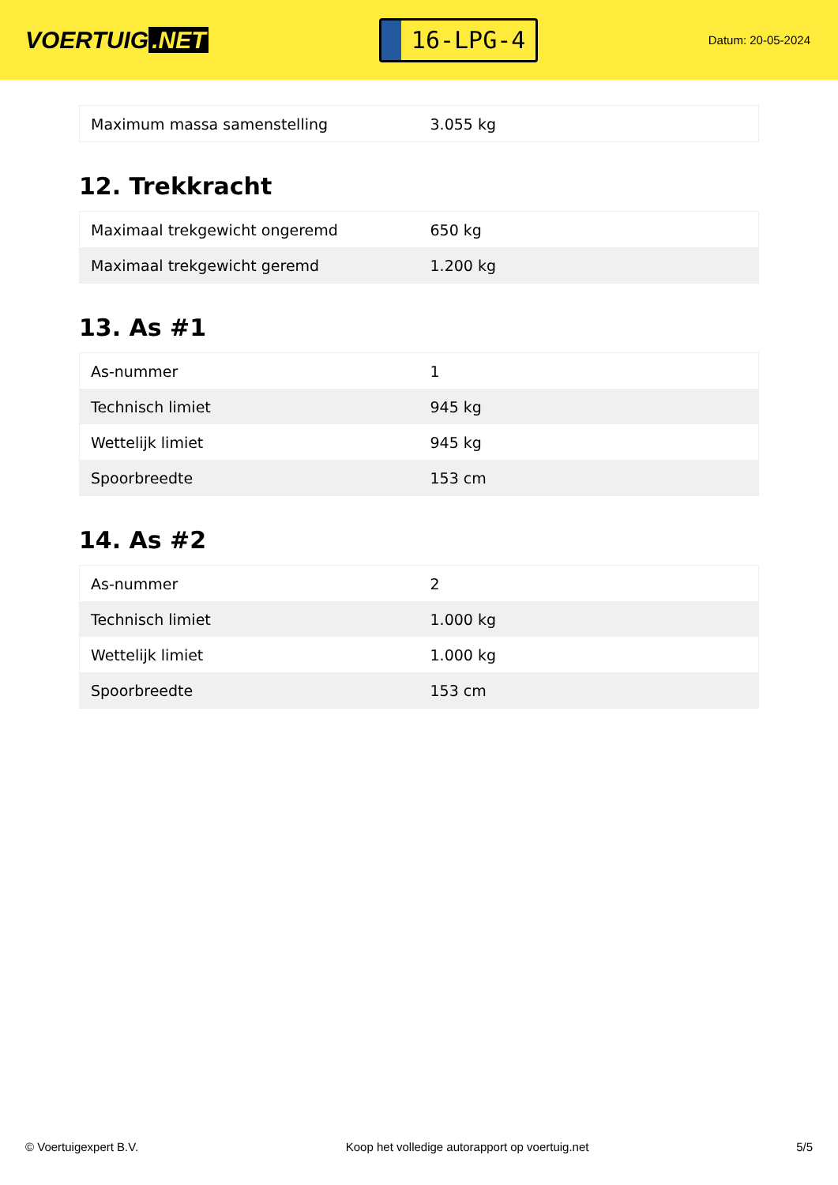VOERTUIG.NET
16-LPG-4
Datum: 20-05-2024
| Maximum massa samenstelling | 3.055 kg |
12. Trekkracht
| Maximaal trekgewicht ongeremd | 650 kg |
| Maximaal trekgewicht geremd | 1.200 kg |
13. As #1
| As-nummer | 1 |
| Technisch limiet | 945 kg |
| Wettelijk limiet | 945 kg |
| Spoorbreedte | 153 cm |
14. As #2
| As-nummer | 2 |
| Technisch limiet | 1.000 kg |
| Wettelijk limiet | 1.000 kg |
| Spoorbreedte | 153 cm |
© Voertuigexpert B.V. Koop het volledige autorapport op voertuig.net 5/5